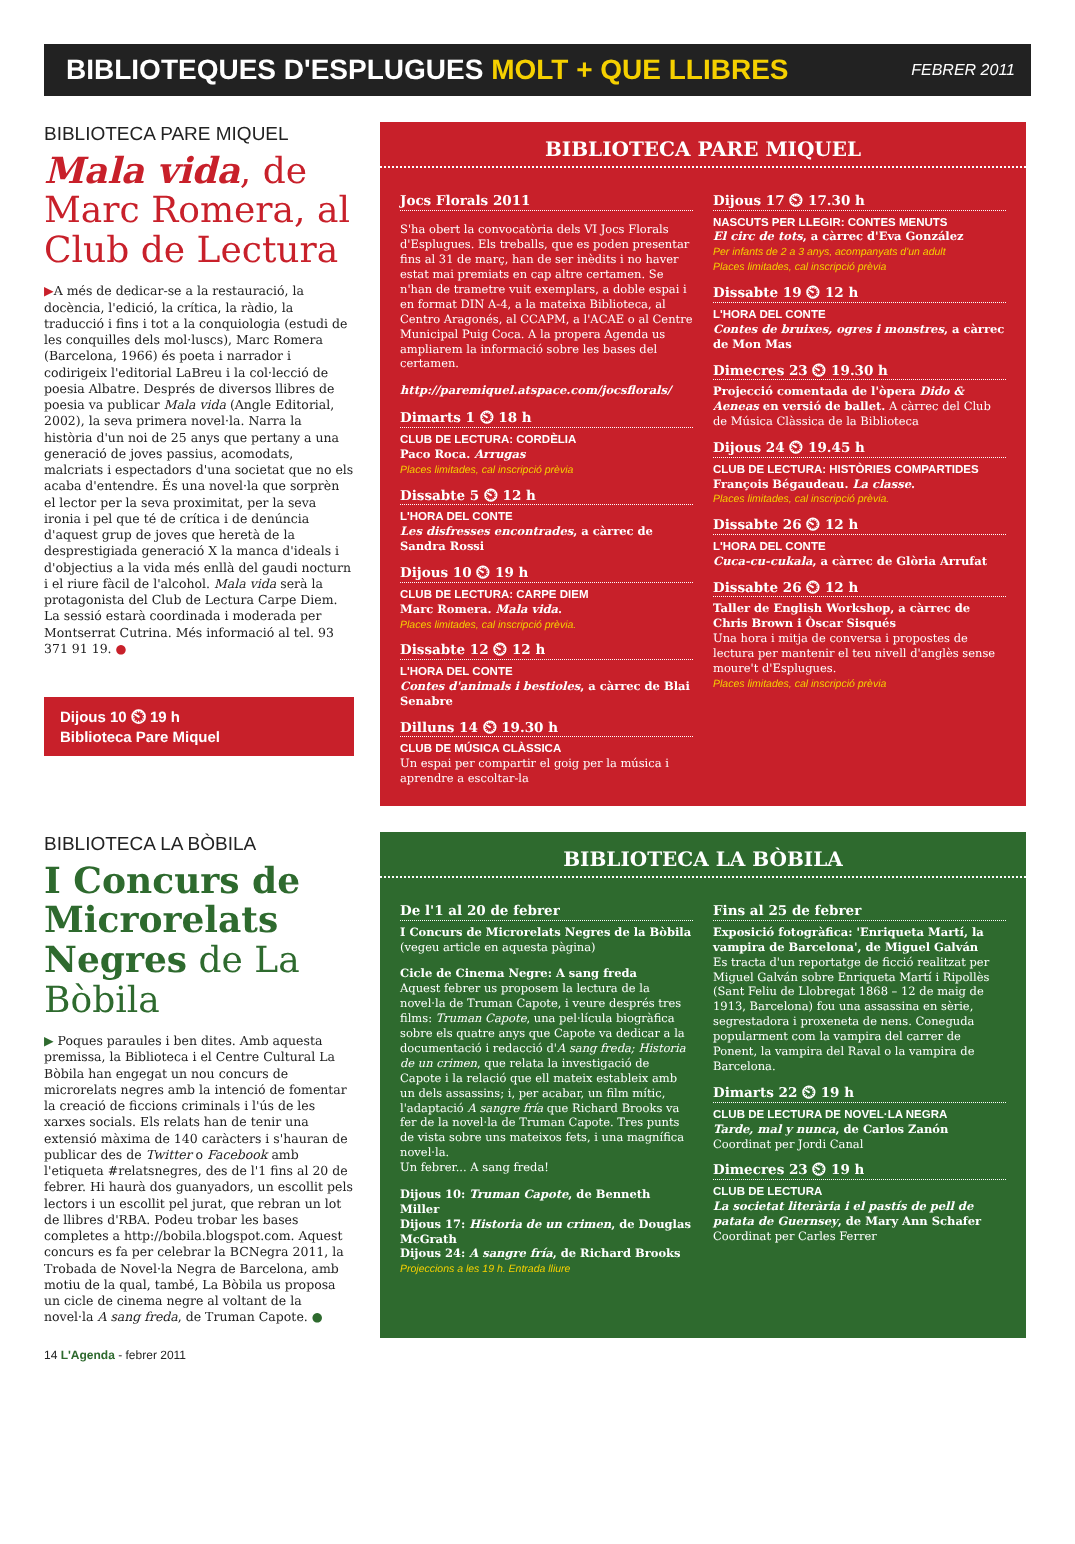BIBLIOTEQUES D'ESPLUGUES MOLT + QUE LLIBRES FEBRER 2011
BIBLIOTECA PARE MIQUEL
Mala vida, de Marc Romera, al Club de Lectura
▶A més de dedicar-se a la restauració, la docència, l'edició, la crítica, la ràdio, la traducció i fins i tot a la conquiologia (estudi de les conquilles dels mol·luscs), Marc Romera (Barcelona, 1966) és poeta i narrador i codirigeix l'editorial LaBreu i la col·lecció de poesia Albatre. Després de diversos llibres de poesia va publicar Mala vida (Angle Editorial, 2002), la seva primera novel·la. Narra la història d'un noi de 25 anys que pertany a una generació de joves passius, acomodats, malcriats i espectadors d'una societat que no els acaba d'entendre. És una novel·la que sorprèn el lector per la seva proximitat, per la seva ironia i pel que té de crítica i de denúncia d'aquest grup de joves que heretà de la desprestigiada generació X la manca d'ideals i d'objectius a la vida més enllà del gaudi nocturn i el riure fàcil de l'alcohol. Mala vida serà la protagonista del Club de Lectura Carpe Diem. La sessió estarà coordinada i moderada per Montserrat Cutrina. Més informació al tel. 93 371 91 19. ●
Dijous 10 ⏲ 19 h
Biblioteca Pare Miquel
BIBLIOTECA PARE MIQUEL
Jocs Florals 2011
S'ha obert la convocatòria dels VI Jocs Florals d'Esplugues. Els treballs, que es poden presentar fins al 31 de març, han de ser inèdits i no haver estat mai premiats en cap altre certamen. Se n'han de trametre vuit exemplars, a doble espai i en format DIN A-4, a la mateixa Biblioteca, al Centro Aragonés, al CCAPM, a l'ACAE o al Centre Municipal Puig Coca. A la propera Agenda us ampliarem la informació sobre les bases del certamen.
http://paremiquel.atspace.com/jocsflorals/
Dimarts 1 ⏲ 18 h
CLUB DE LECTURA: CORDÈLIA
Paco Roca. Arrugas
Places limitades, cal inscripció prèvia
Dissabte 5 ⏲ 12 h
L'HORA DEL CONTE
Les disfresses encontrades, a càrrec de Sandra Rossi
Dijous 10 ⏲ 19 h
CLUB DE LECTURA: CARPE DIEM
Marc Romera. Mala vida.
Places limitades, cal inscripció prèvia.
Dissabte 12 ⏲ 12 h
L'HORA DEL CONTE
Contes d'animals i bestioles, a càrrec de Blai Senabre
Dilluns 14 ⏲ 19.30 h
CLUB DE MÚSICA CLÀSSICA
Un espai per compartir el goig per la música i aprendre a escoltar-la
Dijous 17 ⏲ 17.30 h
NASCUTS PER LLEGIR: CONTES MENUTS
El circ de tots, a càrrec d'Eva González
Per infants de 2 a 3 anys, acompanyats d'un adult
Places limitades, cal inscripció prèvia
Dissabte 19 ⏲ 12 h
L'HORA DEL CONTE
Contes de bruixes, ogres i monstres, a càrrec de Mon Mas
Dimecres 23 ⏲ 19.30 h
Projecció comentada de l'òpera Dido & Aeneas en versió de ballet. A càrrec del Club de Música Clàssica de la Biblioteca
Dijous 24 ⏲ 19.45 h
CLUB DE LECTURA: HISTÒRIES COMPARTIDES
François Bégaudeau. La classe.
Places limitades, cal inscripció prèvia.
Dissabte 26 ⏲ 12 h
L'HORA DEL CONTE
Cuca-cu-cukala, a càrrec de Glòria Arrufat
Dissabte 26 ⏲ 12 h
Taller de English Workshop, a càrrec de Chris Brown i Òscar Sisqués
Una hora i mitja de conversa i propostes de lectura per mantenir el teu nivell d'anglès sense moure't d'Esplugues.
Places limitades, cal inscripció prèvia
BIBLIOTECA LA BÒBILA
I Concurs de Microrelats Negres de La Bòbila
▶ Poques paraules i ben dites. Amb aquesta premissa, la Biblioteca i el Centre Cultural La Bòbila han engegat un nou concurs de microrelats negres amb la intenció de fomentar la creació de ficcions criminals i l'ús de les xarxes socials. Els relats han de tenir una extensió màxima de 140 caràcters i s'hauran de publicar des de Twitter o Facebook amb l'etiqueta #relatsnegres, des de l'1 fins al 20 de febrer. Hi haurà dos guanyadors, un escollit pels lectors i un escollit pel jurat, que rebran un lot de llibres d'RBA. Podeu trobar les bases completes a http://bobila.blogspot.com. Aquest concurs es fa per celebrar la BCNegra 2011, la Trobada de Novel·la Negra de Barcelona, amb motiu de la qual, també, La Bòbila us proposa un cicle de cinema negre al voltant de la novel·la A sang freda, de Truman Capote. ●
BIBLIOTECA LA BÒBILA
De l'1 al 20 de febrer
I Concurs de Microrelats Negres de la Bòbila
(vegeu article en aquesta pàgina)
Cicle de Cinema Negre: A sang freda
Aquest febrer us proposem la lectura de la novel·la de Truman Capote, i veure després tres films: Truman Capote, una pel·lícula biogràfica sobre els quatre anys que Capote va dedicar a la documentació i redacció d'A sang freda; Historia de un crimen, que relata la investigació de Capote i la relació que ell mateix estableix amb un dels assassins; i, per acabar, un film mític, l'adaptació A sangre fría que Richard Brooks va fer de la novel·la de Truman Capote. Tres punts de vista sobre uns mateixos fets, i una magnífica novel·la.
Un febrer... A sang freda!
Dijous 10: Truman Capote, de Benneth Miller
Dijous 17: Historia de un crimen, de Douglas McGrath
Dijous 24: A sangre fría, de Richard Brooks
Projeccions a les 19 h. Entrada lliure
Fins al 25 de febrer
Exposició fotogràfica: 'Enriqueta Martí, la vampira de Barcelona', de Miguel Galván
Es tracta d'un reportatge de ficció realitzat per Miguel Galván sobre Enriqueta Martí i Ripollès (Sant Feliu de Llobregat 1868 – 12 de maig de 1913, Barcelona) fou una assassina en sèrie, segrestadora i proxeneta de nens. Coneguda popularment com la vampira del carrer de Ponent, la vampira del Raval o la vampira de Barcelona.
Dimarts 22 ⏲ 19 h
CLUB DE LECTURA DE NOVEL·LA NEGRA
Tarde, mal y nunca, de Carlos Zanón
Coordinat per Jordi Canal
Dimecres 23 ⏲ 19 h
CLUB DE LECTURA
La societat literària i el pastís de pell de patata de Guernsey, de Mary Ann Schafer
Coordinat per Carles Ferrer
14 L'Agenda - febrer 2011